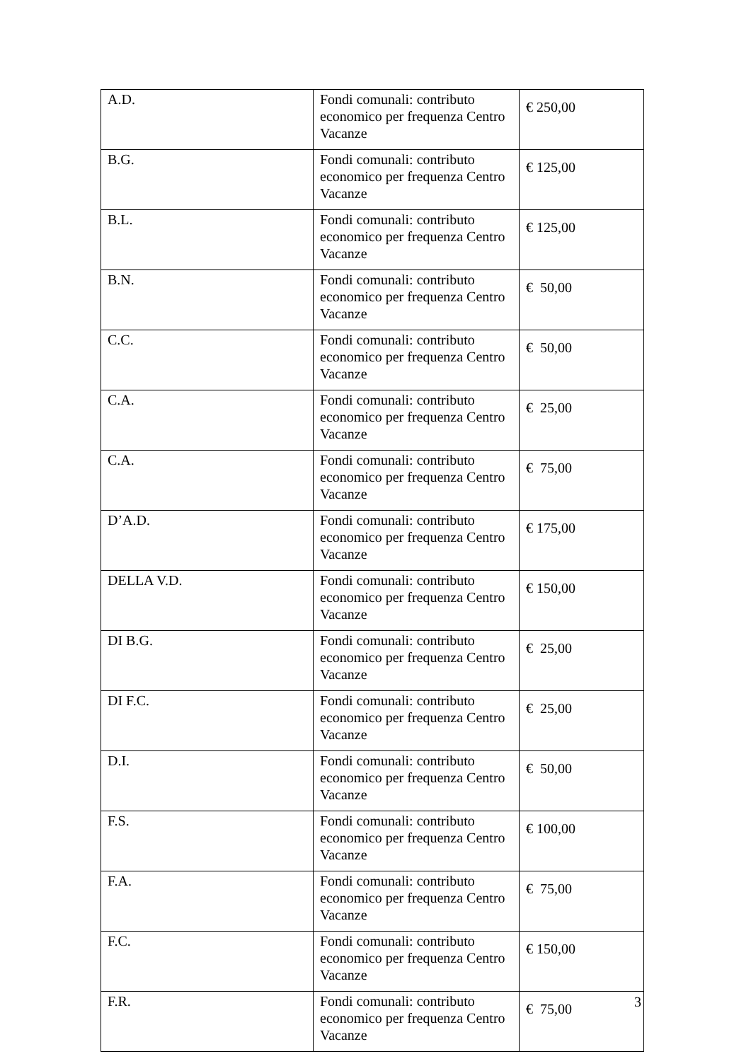| A.D. | Fondi comunali: contributo economico per frequenza Centro Vacanze | € 250,00 |
| B.G. | Fondi comunali: contributo economico per frequenza Centro Vacanze | € 125,00 |
| B.L. | Fondi comunali: contributo economico per frequenza Centro Vacanze | € 125,00 |
| B.N. | Fondi comunali: contributo economico per frequenza Centro Vacanze | € 50,00 |
| C.C. | Fondi comunali: contributo economico per frequenza Centro Vacanze | € 50,00 |
| C.A. | Fondi comunali: contributo economico per frequenza Centro Vacanze | € 25,00 |
| C.A. | Fondi comunali: contributo economico per frequenza Centro Vacanze | € 75,00 |
| D’A.D. | Fondi comunali: contributo economico per frequenza Centro Vacanze | € 175,00 |
| DELLA V.D. | Fondi comunali: contributo economico per frequenza Centro Vacanze | € 150,00 |
| DI B.G. | Fondi comunali: contributo economico per frequenza Centro Vacanze | € 25,00 |
| DI F.C. | Fondi comunali: contributo economico per frequenza Centro Vacanze | € 25,00 |
| D.I. | Fondi comunali: contributo economico per frequenza Centro Vacanze | € 50,00 |
| F.S. | Fondi comunali: contributo economico per frequenza Centro Vacanze | € 100,00 |
| F.A. | Fondi comunali: contributo economico per frequenza Centro Vacanze | € 75,00 |
| F.C. | Fondi comunali: contributo economico per frequenza Centro Vacanze | € 150,00 |
| F.R. | Fondi comunali: contributo economico per frequenza Centro Vacanze | € 75,00 |
3